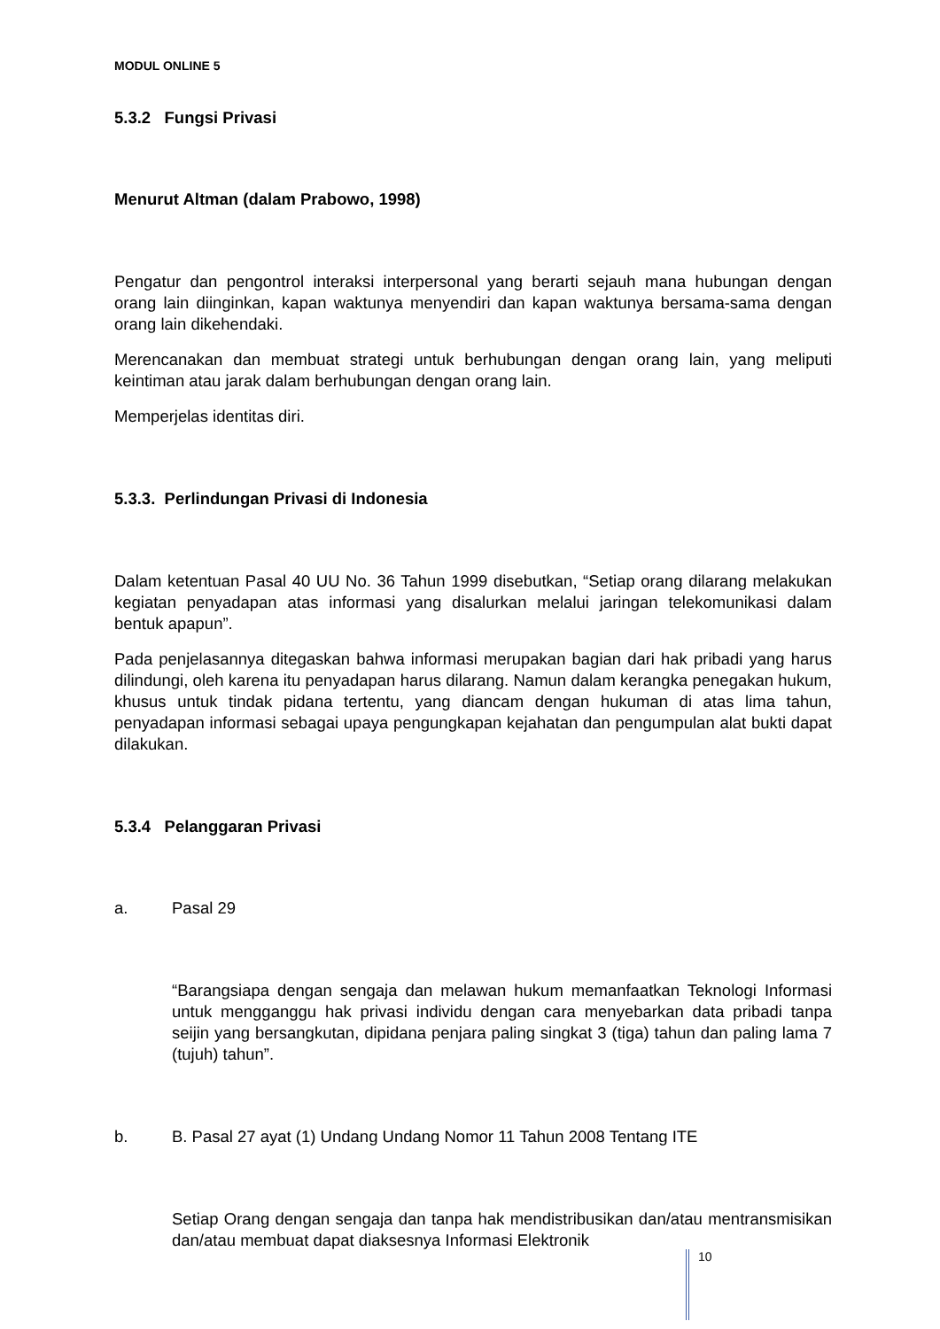MODUL ONLINE 5
5.3.2 Fungsi Privasi
Menurut Altman (dalam Prabowo, 1998)
Pengatur dan pengontrol interaksi interpersonal yang berarti sejauh mana hubungan dengan orang lain diinginkan, kapan waktunya menyendiri dan kapan waktunya bersama-sama dengan orang lain dikehendaki.
Merencanakan dan membuat strategi untuk berhubungan dengan orang lain, yang meliputi keintiman atau jarak dalam berhubungan dengan orang lain.
Memperjelas identitas diri.
5.3.3. Perlindungan Privasi di Indonesia
Dalam ketentuan Pasal 40 UU No. 36 Tahun 1999 disebutkan, “Setiap orang dilarang melakukan kegiatan penyadapan atas informasi yang disalurkan melalui jaringan telekomunikasi dalam bentuk apapun”.
Pada penjelasannya ditegaskan bahwa informasi merupakan bagian dari hak pribadi yang harus dilindungi, oleh karena itu penyadapan harus dilarang. Namun dalam kerangka penegakan hukum, khusus untuk tindak pidana tertentu, yang diancam dengan hukuman di atas lima tahun, penyadapan informasi sebagai upaya pengungkapan kejahatan dan pengumpulan alat bukti dapat dilakukan.
5.3.4 Pelanggaran Privasi
a. Pasal 29
“Barangsiapa dengan sengaja dan melawan hukum memanfaatkan Teknologi Informasi untuk mengganggu hak privasi individu dengan cara menyebarkan data pribadi tanpa seijin yang bersangkutan, dipidana penjara paling singkat 3 (tiga) tahun dan paling lama 7 (tujuh) tahun”.
b. B. Pasal 27 ayat (1) Undang Undang Nomor 11 Tahun 2008 Tentang ITE
Setiap Orang dengan sengaja dan tanpa hak mendistribusikan dan/atau mentransmisikan dan/atau membuat dapat diaksesnya Informasi Elektronik
10